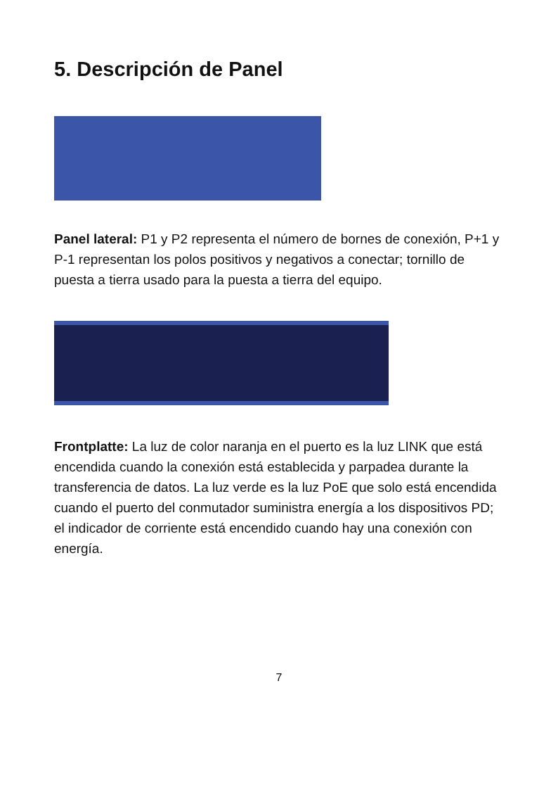5. Descripción de Panel
Panel lateral: P1 y P2 representa el número de bornes de conexión, P+1 y P-1 representan los polos positivos y negativos a conectar; tornillo de puesta a tierra usado para la puesta a tierra del equipo.
Frontplatte: La luz de color naranja en el puerto es la luz LINK que está encendida cuando la conexión está establecida y parpadea durante la transferencia de datos. La luz verde es la luz PoE que solo está encendida cuando el puerto del conmutador suministra energía a los dispositivos PD; el indicador de corriente está encendido cuando hay una conexión con energía.
7